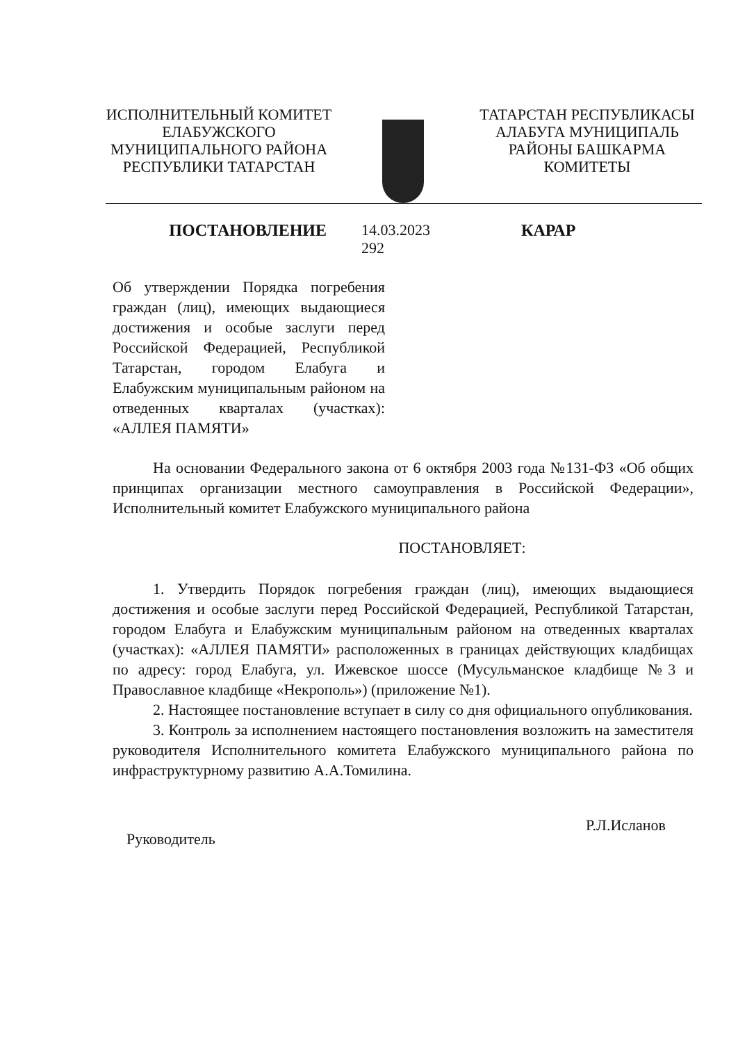ИСПОЛНИТЕЛЬНЫЙ КОМИТЕТ
ЕЛАБУЖСКОГО
МУНИЦИПАЛЬНОГО РАЙОНА
РЕСПУБЛИКИ ТАТАРСТАН
ТАТАРСТАН РЕСПУБЛИКАСЫ
АЛАБУГА МУНИЦИПАЛЬ
РАЙОНЫ БАШКАРМА
КОМИТЕТЫ
ПОСТАНОВЛЕНИЕ 14.03.2023
292
КАРАР
Об утверждении Порядка погребения граждан (лиц), имеющих выдающиеся достижения и особые заслуги перед Российской Федерацией, Республикой Татарстан, городом Елабуга и Елабужским муниципальным районом на отведенных кварталах (участках): «АЛЛЕЯ ПАМЯТИ»
На основании Федерального закона от 6 октября 2003 года №131-ФЗ «Об общих принципах организации местного самоуправления в Российской Федерации», Исполнительный комитет Елабужского муниципального района
ПОСТАНОВЛЯЕТ:
1. Утвердить Порядок погребения граждан (лиц), имеющих выдающиеся достижения и особые заслуги перед Российской Федерацией, Республикой Татарстан, городом Елабуга и Елабужским муниципальным районом на отведенных кварталах (участках): «АЛЛЕЯ ПАМЯТИ» расположенных в границах действующих кладбищах по адресу: город Елабуга, ул. Ижевское шоссе (Мусульманское кладбище №3 и Православное кладбище «Некрополь») (приложение №1).
2. Настоящее постановление вступает в силу со дня официального опубликования.
3. Контроль за исполнением настоящего постановления возложить на заместителя руководителя Исполнительного комитета Елабужского муниципального района по инфраструктурному развитию А.А.Томилина.
Руководитель Р.Л.Исланов